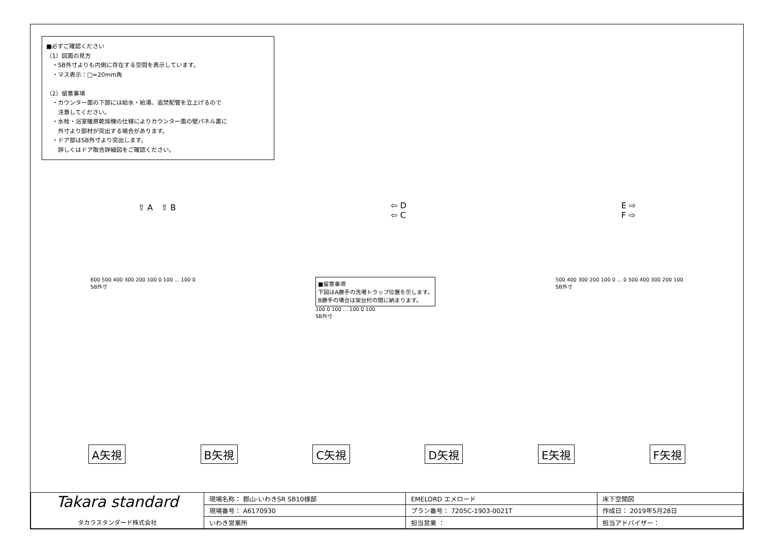■必ずご確認ください
（1）図面の見方
　・SB外寸よりも内側に存在する空間を表示しています。
　・マス表示：□=20mm角
（2）留意事項
　・カウンター面の下部には給水・給湯、追焚配管を立上げるので
　　注意してください。
　・水栓・浴室暖房乾燥機の仕様によりカウンター面の壁パネル裏に
　　外寸より部材が突出する場合があります。
　・ドア部はSB外寸より突出します。
　　詳しくはドア取合詳細図をご確認ください。
⇧ A　⇧ B ⇦ D
⇦ C
E ⇨
F ⇨
600 500 400 300 200 100 0 100 ... 100 0
SB外寸
■留意事項
下図はA勝手の洗場トラップ位置を示します。
B勝手の場合は架台桁の間に納まります。
100 0 100 ... 100 0 100
SB外寸
500 400 300 200 100 0 ... 0 500 400 300 200 100
SB外寸
A矢視 B矢視 C矢視 D矢視 E矢視 F矢視
| Takara standard タカラスタンダード株式会社 | 現場名称： 郡山-いわきSR SB10様邸 | EMELORD エメロード | 床下空間図 |
| | 現場番号： A6170930 | プラン番号： 7205C-1903-0021T | 作成日： 2019年5月28日 |
| | いわき営業所 | 担当営業 ： | 担当アドバイザー： |